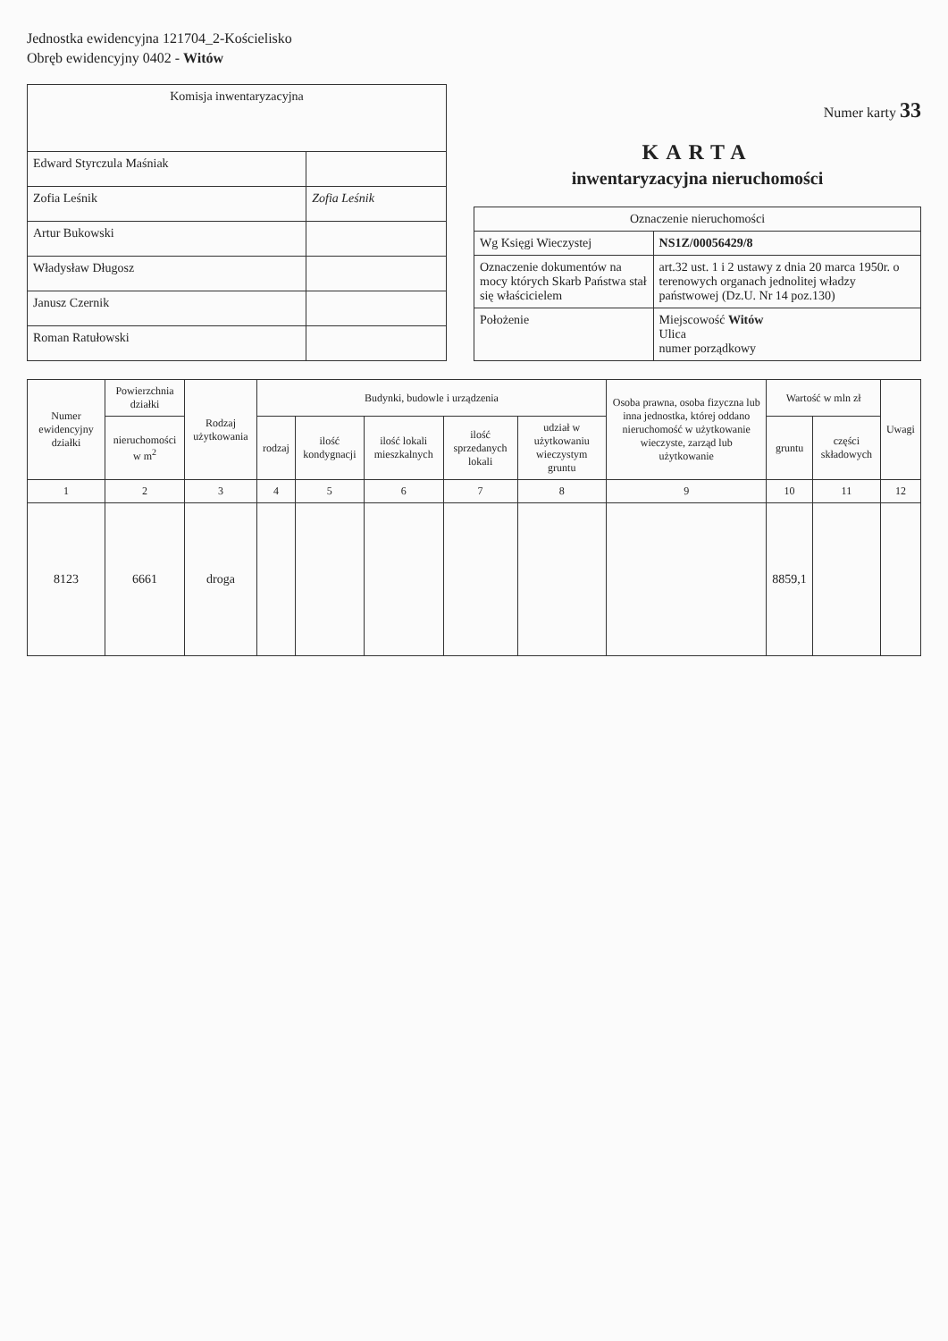Jednostka ewidencyjna 121704_2-Kościelisko
Obręb ewidencyjny 0402 - Witów
| Komisja inwentaryzacyjna | |
| --- | --- |
| Edward Styrczula Maśniak | |
| Zofia Leśnik | Zofia Leśnik |
| Artur Bukowski | |
| Władysław Długosz | |
| Janusz Czernik | |
| Roman Ratułowski | |
Numer karty 33
KARTA
inwentaryzacyjna nieruchomości
| Oznaczenie nieruchomości | |
| --- | --- |
| Wg Księgi Wieczystej | NS1Z/00056429/8 |
| Oznaczenie dokumentów na mocy których Skarb Państwa stał się właścicielem | art.32 ust. 1 i 2 ustawy z dnia 20 marca 1950r. o terenowych organach jednolitej władzy państwowej (Dz.U. Nr 14 poz.130) |
| Położenie | Miejscowość Witów Ulica numer porządkowy |
| Numer ewidencyjny działki | Powierzchnia działki | Rodzaj użytkowania | Budynki, budowle i urządzenia | | | | | Osoba prawna, osoba fizyczna lub inna jednostka, której oddano nieruchomość w użytkowanie wieczyste, zarząd lub użytkowanie | Wartość w mln zł | | Uwagi |
| --- | --- | --- | --- | --- | --- | --- | --- | --- | --- | --- | --- |
| | nieruchomości w m<sup>2</sup> | | rodzaj | ilość kondygnacji | ilość lokali mieszkalnych | ilość sprzedanych lokali | udział w użytkowaniu wieczystym gruntu | | gruntu | części składowych | |
| 1 | 2 | 3 | 4 | 5 | 6 | 7 | 8 | 9 | 10 | 11 | 12 |
| 8123 | 6661 | droga | | | | | | | 8859,1 | | |